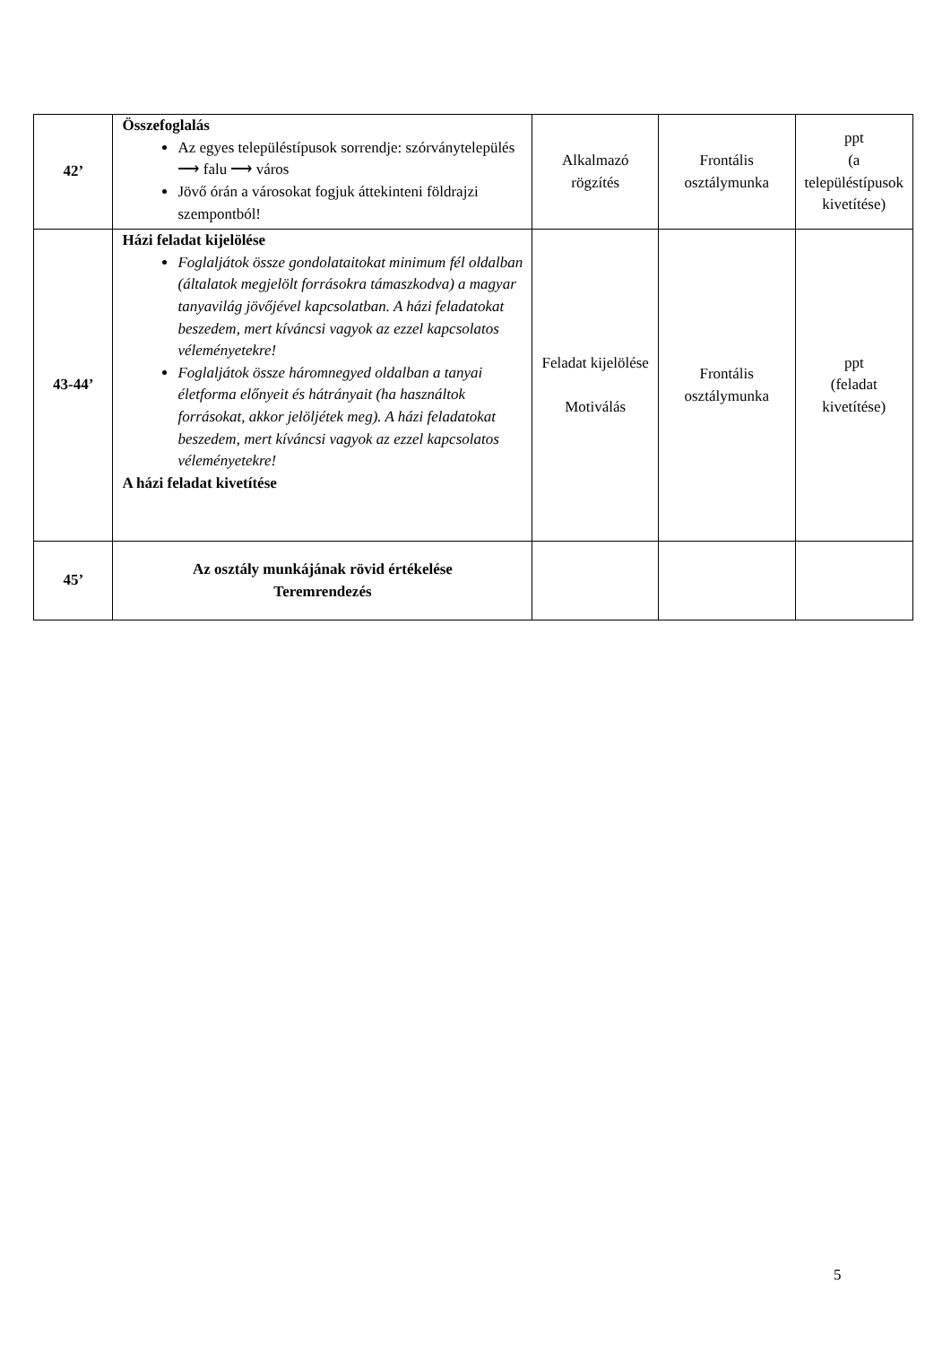| 42’ | Összefoglalás Az egyes településtípusok sorrendje: szórványtelepülés ⟶ falu ⟶ város Jövő órán a városokat fogjuk áttekinteni földrajzi szempontból! | Alkalmazó rögzítés | Frontális osztálymunka | ppt (a településtípusok kivetítése) |
| 43-44’ | Házi feladat kijelölése Foglaljátok össze gondolataitokat minimum fél oldalban (általatok megjelölt forrásokra támaszkodva) a magyar tanyavilág jövőjével kapcsolatban. A házi feladatokat beszedem, mert kíváncsi vagyok az ezzel kapcsolatos véleményetekre! Foglaljátok össze háromnegyed oldalban a tanyai életforma előnyeit és hátrányait (ha használtok forrásokat, akkor jelöljétek meg). A házi feladatokat beszedem, mert kíváncsi vagyok az ezzel kapcsolatos véleményetekre! A házi feladat kivetítése | Feladat kijelölése Motiválás | Frontális osztálymunka | ppt (feladat kivetítése) |
| 45’ | Az osztály munkájának rövid értékelése Teremrendezés | | | |
5